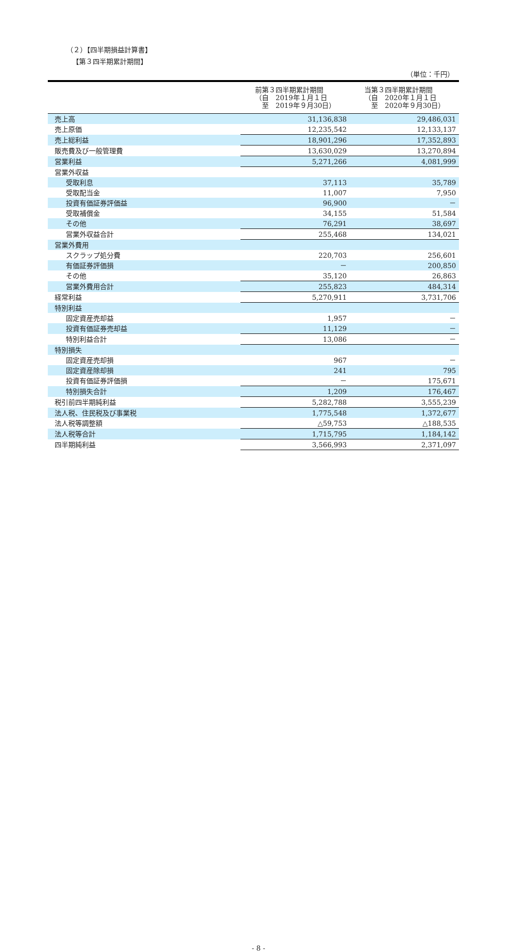（２）【四半期損益計算書】
【第３四半期累計期間】
（単位：千円）
| | 前第３四半期累計期間 （自 2019年１月１日 至 2019年９月30日） | 当第３四半期累計期間 （自 2020年１月１日 至 2020年９月30日） |
| --- | --- | --- |
| 売上高 | 31,136,838 | 29,486,031 |
| 売上原価 | 12,235,542 | 12,133,137 |
| 売上総利益 | 18,901,296 | 17,352,893 |
| 販売費及び一般管理費 | 13,630,029 | 13,270,894 |
| 営業利益 | 5,271,266 | 4,081,999 |
| 営業外収益 | | |
| 受取利息 | 37,113 | 35,789 |
| 受取配当金 | 11,007 | 7,950 |
| 投資有価証券評価益 | 96,900 | － |
| 受取補償金 | 34,155 | 51,584 |
| その他 | 76,291 | 38,697 |
| 営業外収益合計 | 255,468 | 134,021 |
| 営業外費用 | | |
| スクラップ処分費 | 220,703 | 256,601 |
| 有価証券評価損 | － | 200,850 |
| その他 | 35,120 | 26,863 |
| 営業外費用合計 | 255,823 | 484,314 |
| 経常利益 | 5,270,911 | 3,731,706 |
| 特別利益 | | |
| 固定資産売却益 | 1,957 | － |
| 投資有価証券売却益 | 11,129 | － |
| 特別利益合計 | 13,086 | － |
| 特別損失 | | |
| 固定資産売却損 | 967 | － |
| 固定資産除却損 | 241 | 795 |
| 投資有価証券評価損 | － | 175,671 |
| 特別損失合計 | 1,209 | 176,467 |
| 税引前四半期純利益 | 5,282,788 | 3,555,239 |
| 法人税、住民税及び事業税 | 1,775,548 | 1,372,677 |
| 法人税等調整額 | △59,753 | △188,535 |
| 法人税等合計 | 1,715,795 | 1,184,142 |
| 四半期純利益 | 3,566,993 | 2,371,097 |
- 8 -